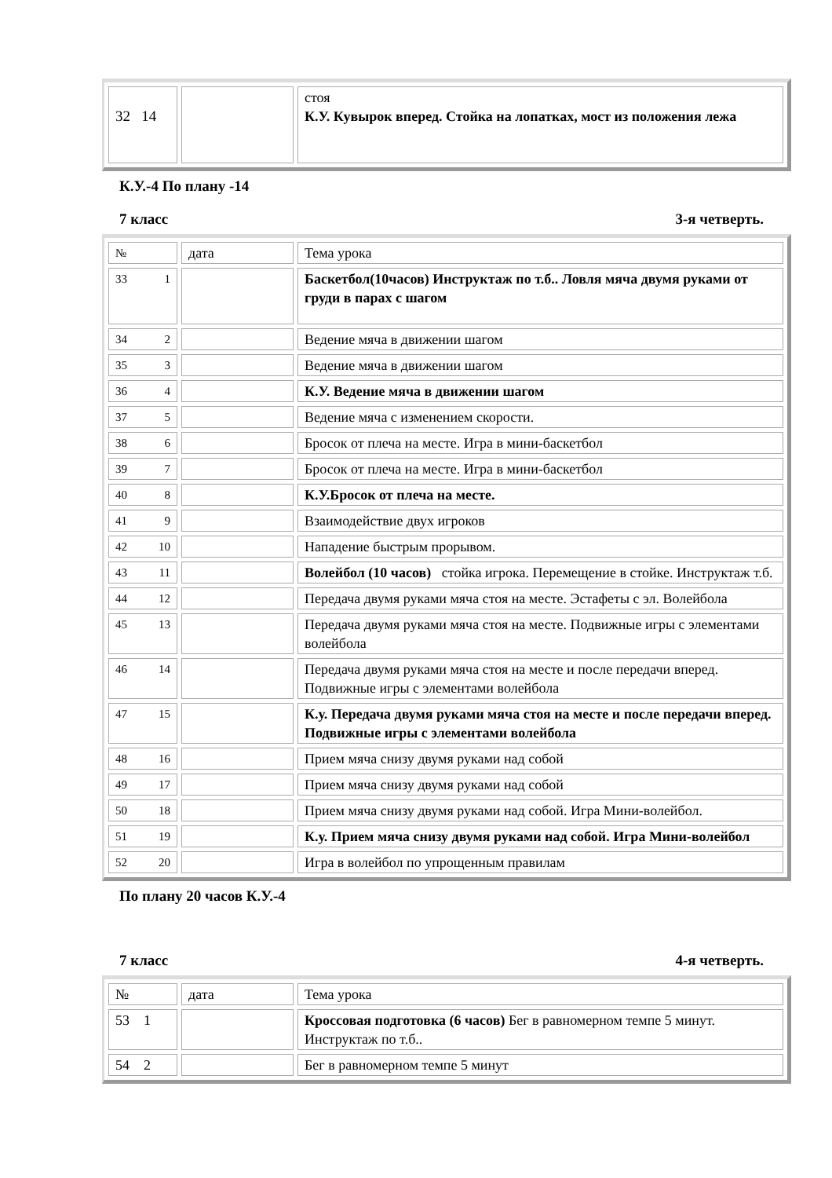| 32 14 | | стоя К.У. Кувырок вперед. Стойка на лопатках, мост из положения лежа |
К.У.-4 По плану -14
7 класс 3-я четверть.
| № | дата | Тема урока |
| 33 1 | | Баскетбол(10часов) Инструктаж по т.б.. Ловля мяча двумя руками от груди в парах с шагом |
| 34 2 | | Ведение мяча в движении шагом |
| 35 3 | | Ведение мяча в движении шагом |
| 36 4 | | К.У. Ведение мяча в движении шагом |
| 37 5 | | Ведение мяча с изменением скорости. |
| 38 6 | | Бросок от плеча на месте. Игра в мини-баскетбол |
| 39 7 | | Бросок от плеча на месте. Игра в мини-баскетбол |
| 40 8 | | К.У.Бросок от плеча на месте. |
| 41 9 | | Взаимодействие двух игроков |
| 42 10 | | Нападение быстрым прорывом. |
| 43 11 | | Волейбол (10 часов) стойка игрока. Перемещение в стойке. Инструктаж т.б. |
| 44 12 | | Передача двумя руками мяча стоя на месте. Эстафеты с эл. Волейбола |
| 45 13 | | Передача двумя руками мяча стоя на месте. Подвижные игры с элементами волейбола |
| 46 14 | | Передача двумя руками мяча стоя на месте и после передачи вперед. Подвижные игры с элементами волейбола |
| 47 15 | | К.у. Передача двумя руками мяча стоя на месте и после передачи вперед. Подвижные игры с элементами волейбола |
| 48 16 | | Прием мяча снизу двумя руками над собой |
| 49 17 | | Прием мяча снизу двумя руками над собой |
| 50 18 | | Прием мяча снизу двумя руками над собой. Игра Мини-волейбол. |
| 51 19 | | К.у. Прием мяча снизу двумя руками над собой. Игра Мини-волейбол |
| 52 20 | | Игра в волейбол по упрощенным правилам |
По плану 20 часов К.У.-4
7 класс 4-я четверть.
| № | дата | Тема урока |
| 53 1 | | Кроссовая подготовка (6 часов) Бег в равномерном темпе 5 минут. Инструктаж по т.б.. |
| 54 2 | | Бег в равномерном темпе 5 минут |